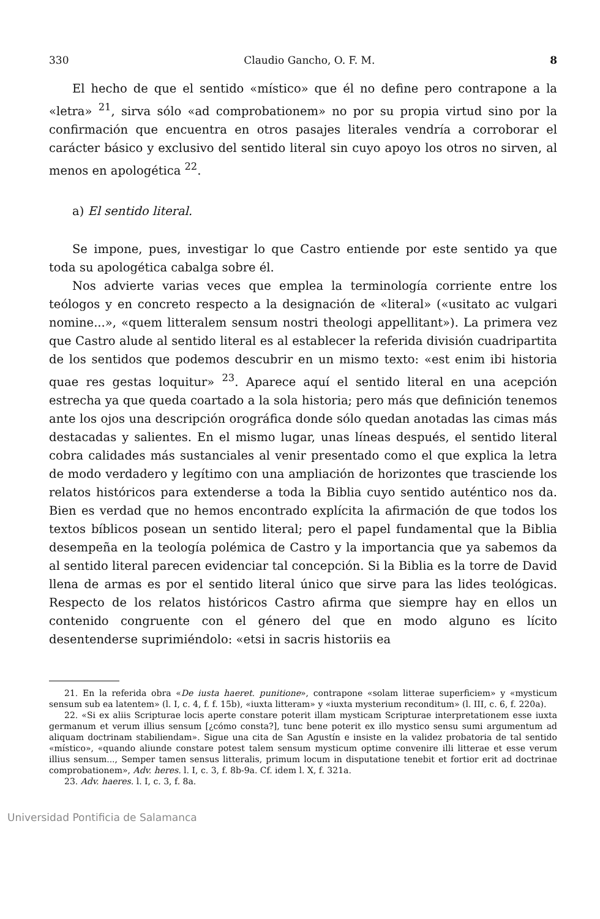330 Claudio Gancho, O. F. M. 8
El hecho de que el sentido «místico» que él no define pero contrapone a la «letra» <sup>21</sup>, sirva sólo «ad comprobationem» no por su propia virtud sino por la confirmación que encuentra en otros pasajes literales vendría a corroborar el carácter básico y exclusivo del sentido literal sin cuyo apoyo los otros no sirven, al menos en apologética <sup>22</sup>.
a) El sentido literal.
Se impone, pues, investigar lo que Castro entiende por este sentido ya que toda su apologética cabalga sobre él.
Nos advierte varias veces que emplea la terminología corriente entre los teólogos y en concreto respecto a la designación de «literal» («usitato ac vulgari nomine...», «quem litteralem sensum nostri theologi appellitant»). La primera vez que Castro alude al sentido literal es al establecer la referida división cuadripartita de los sentidos que podemos descubrir en un mismo texto: «est enim ibi historia quae res gestas loquitur» <sup>23</sup>. Aparece aquí el sentido literal en una acepción estrecha ya que queda coartado a la sola historia; pero más que definición tenemos ante los ojos una descripción orográfica donde sólo quedan anotadas las cimas más destacadas y salientes. En el mismo lugar, unas líneas después, el sentido literal cobra calidades más sustanciales al venir presentado como el que explica la letra de modo verdadero y legítimo con una ampliación de horizontes que trasciende los relatos históricos para extenderse a toda la Biblia cuyo sentido auténtico nos da. Bien es verdad que no hemos encontrado explícita la afirmación de que todos los textos bíblicos posean un sentido literal; pero el papel fundamental que la Biblia desempeña en la teología polémica de Castro y la importancia que ya sabemos da al sentido literal parecen evidenciar tal concepción. Si la Biblia es la torre de David llena de armas es por el sentido literal único que sirve para las lides teológicas. Respecto de los relatos históricos Castro afirma que siempre hay en ellos un contenido congruente con el género del que en modo alguno es lícito desentenderse suprimiéndolo: «etsi in sacris historiis ea
21. En la referida obra «De iusta haeret. punitione», contrapone «solam litterae superficiem» y «mysticum sensum sub ea latentem» (l. I, c. 4, f. f. 15b), «iuxta litteram» y «iuxta mysterium reconditum» (l. III, c. 6, f. 220a).
22. «Si ex aliis Scripturae locis aperte constare poterit illam mysticam Scripturae interpretationem esse iuxta germanum et verum illius sensum [¿cómo consta?], tunc bene poterit ex illo mystico sensu sumi argumentum ad aliquam doctrinam stabiliendam». Sigue una cita de San Agustín e insiste en la validez probatoria de tal sentido «místico», «quando aliunde constare potest talem sensum mysticum optime convenire illi litterae et esse verum illius sensum..., Semper tamen sensus litteralis, primum locum in disputatione tenebit et fortior erit ad doctrinae comprobationem», Adv. heres. l. I, c. 3, f. 8b-9a. Cf. idem l. X, f. 321a.
23. Adv. haeres. l. I, c. 3, f. 8a.
Universidad Pontificia de Salamanca